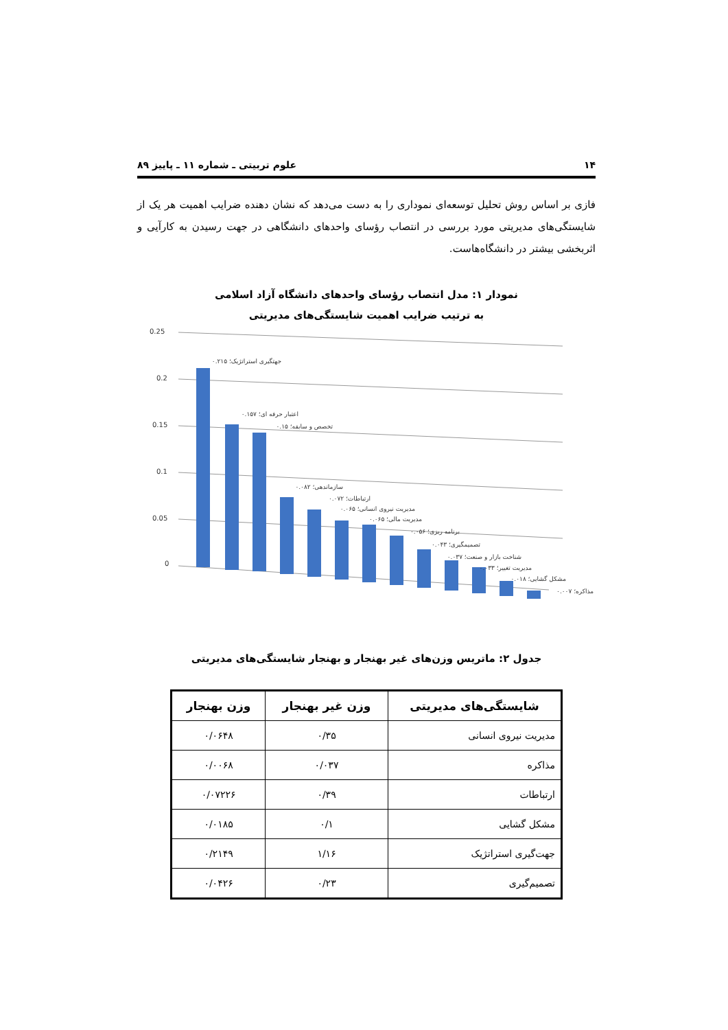۱۴ علوم تربیتی ـ شماره ۱۱ ـ پاییز ۸۹
فازی بر اساس روش تحلیل توسعه‌ای نموداری را به دست می‌دهد که نشان دهنده ضرایب اهمیت هر یک از شایستگی‌های مدیریتی مورد بررسی در انتصاب رؤسای واحدهای دانشگاهی در جهت رسیدن به کارآیی و اثربخشی بیشتر در دانشگاه‌هاست.
نمودار ۱: مدل انتصاب رؤسای واحدهای دانشگاه آزاد اسلامی
به ترتیب ضرایب اهمیت شایستگی‌های مدیریتی
0.25
0.2
0.15
0.1
0.05
0
جهتگیری استراتژیک؛ ۰.۲۱۵
اعتبار حرفه ای؛ ۰.۱۵۷
تخصص و سابقه؛ ۰.۱۵
سازماندهی؛ ۰.۰۸۲
ارتباطات؛ ۰.۰۷۲
مدیریت نیروی انسانی؛ ۰.۰۶۵
مدیریت مالی؛ ۰.۰۶۵
برنامه ریزی؛ ۰.۰۵۶
تصمیمگیری؛ ۰.۰۴۳
شناخت بازار و صنعت؛ ۰.۰۳۷
مدیریت تغییر؛ ۰.۰۳۳
مشکل گشایی؛ ۰.۰۱۸
مذاکره؛ ۰.۰۰۷
جدول ۲: ماتریس وزن‌های غیر بهنجار و بهنجار شایستگی‌های مدیریتی
| شایستگی‌های مدیریتی | وزن غیر بهنجار | وزن بهنجار |
| --- | --- | --- |
| مدیریت نیروی انسانی | ۰/۳۵ | ۰/۰۶۴۸ |
| مذاکره | ۰/۰۳۷ | ۰/۰۰۶۸ |
| ارتباطات | ۰/۳۹ | ۰/۰۷۲۲۶ |
| مشکل گشایی | ۰/۱ | ۰/۰۱۸۵ |
| جهت‌گیری استراتژیک | ۱/۱۶ | ۰/۲۱۴۹ |
| تصمیم‌گیری | ۰/۲۳ | ۰/۰۴۲۶ |